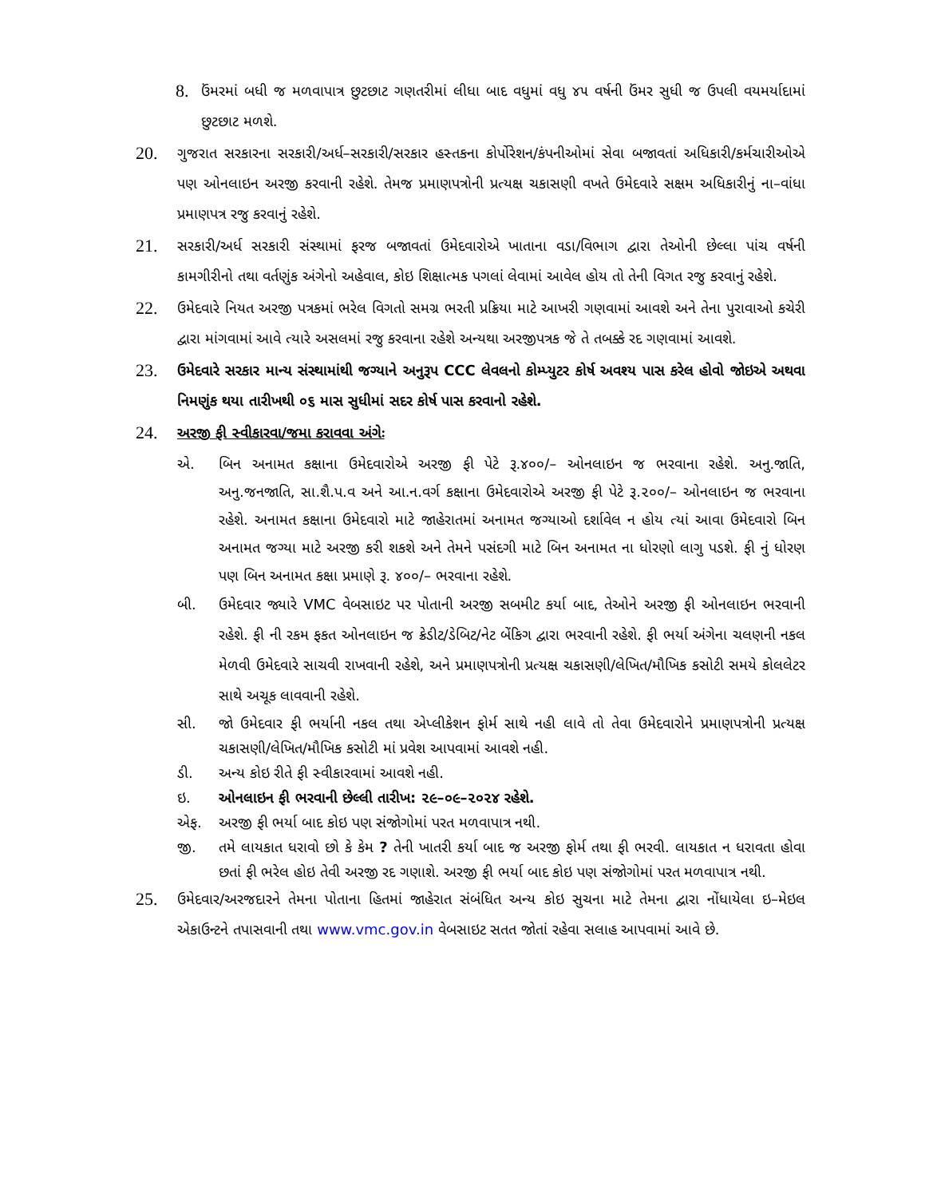8.
ઉંમરમાં બધી જ મળવાપાત્ર છુટછાટ ગણતરીમાં લીધા બાદ વધુમાં વધુ ૪૫ વર્ષની ઉંમર સુધી જ ઉપલી વયમર્યાદામાં છુટછાટ મળશે.
20.
ગુજરાત સરકારના સરકારી/અર્ધ–સરકારી/સરકાર હસ્તકના કોર્પોરેશન/કંપનીઓમાં સેવા બજાવતાં અધિકારી/કર્મચારીઓએ પણ ઓનલાઇન અરજી કરવાની રહેશે. તેમજ પ્રમાણપત્રોની પ્રત્યક્ષ ચકાસણી વખતે ઉમેદવારે સક્ષમ અધિકારીનું ના–વાંધા પ્રમાણપત્ર રજુ કરવાનું રહેશે.
21.
સરકારી/અર્ધ સરકારી સંસ્થામાં ફરજ બજાવતાં ઉમેદવારોએ ખાતાના વડા/વિભાગ દ્વારા તેઓની છેલ્લા પાંચ વર્ષની કામગીરીનો તથા વર્તણુંક અંગેનો અહેવાલ, કોઇ શિક્ષાત્મક પગલાં લેવામાં આવેલ હોય તો તેની વિગત રજુ કરવાનું રહેશે.
22.
ઉમેદવારે નિયત અરજી પત્રકમાં ભરેલ વિગતો સમગ્ર ભરતી પ્રક્રિયા માટે આખરી ગણવામાં આવશે અને તેના પુરાવાઓ કચેરી દ્વારા માંગવામાં આવે ત્યારે અસલમાં રજુ કરવાના રહેશે અન્યથા અરજીપત્રક જે તે તબક્કે રદ ગણવામાં આવશે.
23.
ઉમેદવારે સરકાર માન્ય સંસ્થામાંથી જગ્યાને અનુરૂપ CCC લેવલનો કોમ્પ્યુટર કોર્ષ અવશ્ય પાસ કરેલ હોવો જોઇએ અથવા નિમણુંક થયા તારીખથી ૦૬ માસ સુધીમાં સદર કોર્ષ પાસ કરવાનો રહેશે.
24.
અરજી ફી સ્વીકારવા/જમા કરાવવા અંગેઃ
એ. બિન અનામત કક્ષાના ઉમેદવારોએ અરજી ફી પેટે રૂ.૪૦૦/– ઓનલાઇન જ ભરવાના રહેશે. અનુ.જાતિ, અનુ.જનજાતિ, સા.શૈ.પ.વ અને આ.ન.વર્ગ કક્ષાના ઉમેદવારોએ અરજી ફી પેટે રૂ.૨૦૦/– ઓનલાઇન જ ભરવાના રહેશે. અનામત કક્ષાના ઉમેદવારો માટે જાહેરાતમાં અનામત જગ્યાઓ દર્શાવેલ ન હોય ત્યાં આવા ઉમેદવારો બિન અનામત જગ્યા માટે અરજી કરી શકશે અને તેમને પસંદગી માટે બિન અનામત ના ધોરણો લાગુ પડશે. ફી નું ધોરણ પણ બિન અનામત કક્ષા પ્રમાણે રૂ. ૪૦૦/– ભરવાના રહેશે.
બી. ઉમેદવાર જ્યારે VMC વેબસાઇટ પર પોતાની અરજી સબમીટ કર્યા બાદ, તેઓને અરજી ફી ઓનલાઇન ભરવાની રહેશે. ફી ની રકમ ફકત ઓનલાઇન જ ક્રેડીટ/ડેબિટ/નેટ બેંકિગ દ્વારા ભરવાની રહેશે. ફી ભર્યા અંગેના ચલણની નકલ મેળવી ઉમેદવારે સાચવી રાખવાની રહેશે, અને પ્રમાણપત્રોની પ્રત્યક્ષ ચકાસણી/લેખિત/મૌખિક કસોટી સમયે કોલલેટર સાથે અચૂક લાવવાની રહેશે.
સી. જો ઉમેદવાર ફી ભર્યાની નકલ તથા એપ્લીકેશન ફોર્મ સાથે નહી લાવે તો તેવા ઉમેદવારોને પ્રમાણપત્રોની પ્રત્યક્ષ ચકાસણી/લેખિત/મૌખિક કસોટી માં પ્રવેશ આપવામાં આવશે નહી.
ડી. અન્ય કોઇ રીતે ફી સ્વીકારવામાં આવશે નહી.
ઇ. ઓનલાઇન ફી ભરવાની છેલ્લી તારીખ: ૨૯–૦૯–૨૦૨૪ રહેશે.
એફ. અરજી ફી ભર્યા બાદ કોઇ પણ સંજોગોમાં પરત મળવાપાત્ર નથી.
જી. તમે લાયકાત ધરાવો છો કે કેમ ? તેની ખાતરી કર્યા બાદ જ અરજી ફોર્મ તથા ફી ભરવી. લાયકાત ન ધરાવતા હોવા છતાં ફી ભરેલ હોઇ તેવી અરજી રદ ગણાશે. અરજી ફી ભર્યા બાદ કોઇ પણ સંજોગોમાં પરત મળવાપાત્ર નથી.
25.
ઉમેદવાર/અરજદારને તેમના પોતાના હિતમાં જાહેરાત સંબંધિત અન્ય કોઇ સુચના માટે તેમના દ્વારા નોંધાયેલા ઇ–મેઇલ એકાઉન્ટને તપાસવાની તથા www.vmc.gov.in વેબસાઇટ સતત જોતાં રહેવા સલાહ આપવામાં આવે છે.